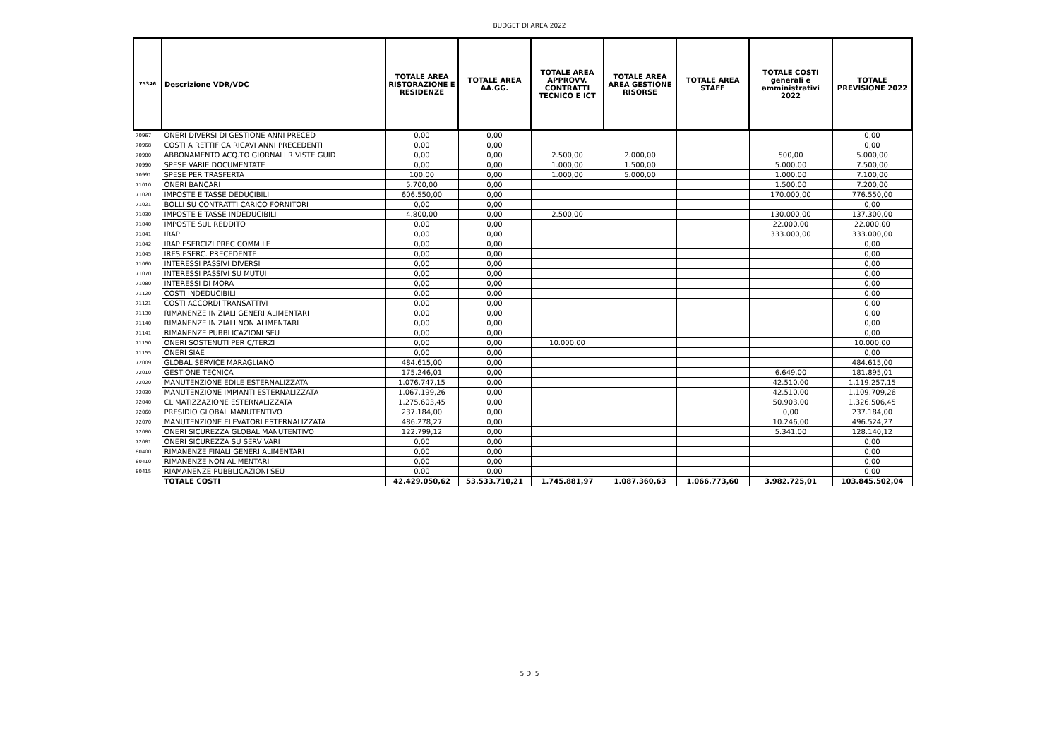BUDGET DI AREA 2022
| 75346 | Descrizione VDR/VDC | TOTALE AREA RISTORAZIONE E RESIDENZE | TOTALE AREA AA.GG. | TOTALE AREA APPROVV. CONTRATTI TECNICO E ICT | TOTALE AREA AREA GESTIONE RISORSE | TOTALE AREA STAFF | TOTALE COSTI generali e amministrativi 2022 | TOTALE PREVISIONE 2022 |
| --- | --- | --- | --- | --- | --- | --- | --- | --- |
| 70967 | ONERI DIVERSI DI GESTIONE ANNI PRECED | 0,00 | 0,00 | | | | | 0,00 |
| 70968 | COSTI A RETTIFICA RICAVI ANNI PRECEDENTI | 0,00 | 0,00 | | | | | 0,00 |
| 70980 | ABBONAMENTO ACQ.TO GIORNALI RIVISTE GUID | 0,00 | 0,00 | 2.500,00 | 2.000,00 | | 500,00 | 5.000,00 |
| 70990 | SPESE VARIE DOCUMENTATE | 0,00 | 0,00 | 1.000,00 | 1.500,00 | | 5.000,00 | 7.500,00 |
| 70991 | SPESE PER TRASFERTA | 100,00 | 0,00 | 1.000,00 | 5.000,00 | | 1.000,00 | 7.100,00 |
| 71010 | ONERI BANCARI | 5.700,00 | 0,00 | | | | 1.500,00 | 7.200,00 |
| 71020 | IMPOSTE E TASSE DEDUCIBILI | 606.550,00 | 0,00 | | | | 170.000,00 | 776.550,00 |
| 71021 | BOLLI SU CONTRATTI CARICO FORNITORI | 0,00 | 0,00 | | | | | 0,00 |
| 71030 | IMPOSTE E TASSE INDEDUCIBILI | 4.800,00 | 0,00 | 2.500,00 | | | 130.000,00 | 137.300,00 |
| 71040 | IMPOSTE SUL REDDITO | 0,00 | 0,00 | | | | 22.000,00 | 22.000,00 |
| 71041 | IRAP | 0,00 | 0,00 | | | | 333.000,00 | 333.000,00 |
| 71042 | IRAP ESERCIZI PREC COMM.LE | 0,00 | 0,00 | | | | | 0,00 |
| 71045 | IRES ESERC. PRECEDENTE | 0,00 | 0,00 | | | | | 0,00 |
| 71060 | INTERESSI PASSIVI DIVERSI | 0,00 | 0,00 | | | | | 0,00 |
| 71070 | INTERESSI PASSIVI SU MUTUI | 0,00 | 0,00 | | | | | 0,00 |
| 71080 | INTERESSI DI MORA | 0,00 | 0,00 | | | | | 0,00 |
| 71120 | COSTI INDEDUCIBILI | 0,00 | 0,00 | | | | | 0,00 |
| 71121 | COSTI ACCORDI TRANSATTIVI | 0,00 | 0,00 | | | | | 0,00 |
| 71130 | RIMANENZE INIZIALI GENERI ALIMENTARI | 0,00 | 0,00 | | | | | 0,00 |
| 71140 | RIMANENZE INIZIALI NON ALIMENTARI | 0,00 | 0,00 | | | | | 0,00 |
| 71141 | RIMANENZE PUBBLICAZIONI SEU | 0,00 | 0,00 | | | | | 0,00 |
| 71150 | ONERI SOSTENUTI PER C/TERZI | 0,00 | 0,00 | 10.000,00 | | | | 10.000,00 |
| 71155 | ONERI SIAE | 0,00 | 0,00 | | | | | 0,00 |
| 72009 | GLOBAL SERVICE MARAGLIANO | 484.615,00 | 0,00 | | | | | 484.615,00 |
| 72010 | GESTIONE TECNICA | 175.246,01 | 0,00 | | | | 6.649,00 | 181.895,01 |
| 72020 | MANUTENZIONE EDILE ESTERNALIZZATA | 1.076.747,15 | 0,00 | | | | 42.510,00 | 1.119.257,15 |
| 72030 | MANUTENZIONE IMPIANTI ESTERNALIZZATA | 1.067.199,26 | 0,00 | | | | 42.510,00 | 1.109.709,26 |
| 72040 | CLIMATIZZAZIONE ESTERNALIZZATA | 1.275.603,45 | 0,00 | | | | 50.903,00 | 1.326.506,45 |
| 72060 | PRESIDIO GLOBAL MANUTENTIVO | 237.184,00 | 0,00 | | | | 0,00 | 237.184,00 |
| 72070 | MANUTENZIONE ELEVATORI ESTERNALIZZATA | 486.278,27 | 0,00 | | | | 10.246,00 | 496.524,27 |
| 72080 | ONERI SICUREZZA GLOBAL MANUTENTIVO | 122.799,12 | 0,00 | | | | 5.341,00 | 128.140,12 |
| 72081 | ONERI SICUREZZA SU SERV VARI | 0,00 | 0,00 | | | | | 0,00 |
| 80400 | RIMANENZE FINALI GENERI ALIMENTARI | 0,00 | 0,00 | | | | | 0,00 |
| 80410 | RIMANENZE NON ALIMENTARI | 0,00 | 0,00 | | | | | 0,00 |
| 80415 | RIAMANENZE PUBBLICAZIONI SEU | 0,00 | 0,00 | | | | | 0,00 |
| | TOTALE COSTI | 42.429.050,62 | 53.533.710,21 | 1.745.881,97 | 1.087.360,63 | 1.066.773,60 | 3.982.725,01 | 103.845.502,04 |
5 DI 5